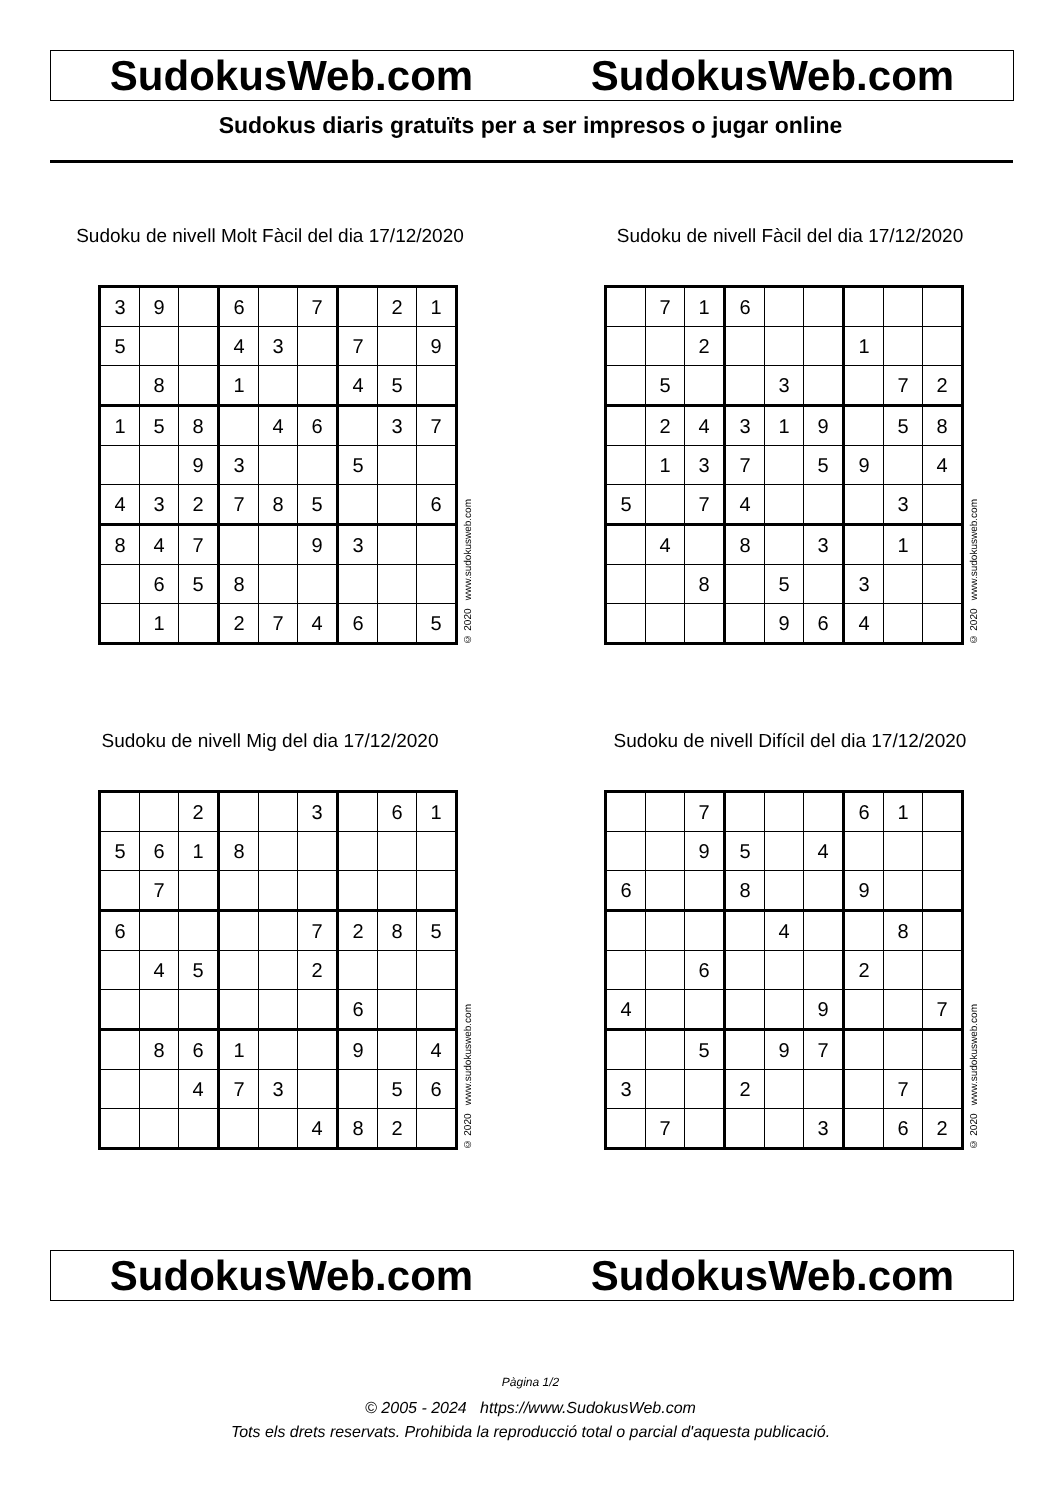SudokusWeb.com SudokusWeb.com
Sudokus diaris gratuïts per a ser impresos o jugar online
Sudoku de nivell Molt Fàcil del dia 17/12/2020
| 3 | 9 | | 6 | | 7 | | 2 | 1 |
| 5 | | | 4 | 3 | | 7 | | 9 |
| | 8 | | 1 | | | 4 | 5 | |
| 1 | 5 | 8 | | 4 | 6 | | 3 | 7 |
| | | 9 | 3 | | | 5 | | |
| 4 | 3 | 2 | 7 | 8 | 5 | | | 6 |
| 8 | 4 | 7 | | | 9 | 3 | | |
| | 6 | 5 | 8 | | | | | |
| | 1 | | 2 | 7 | 4 | 6 | | 5 |
© 2020 www.sudokusweb.com
Sudoku de nivell Fàcil del dia 17/12/2020
| | 7 | 1 | 6 | | | | | |
| | | 2 | | | | 1 | | |
| | 5 | | | 3 | | | 7 | 2 |
| | 2 | 4 | 3 | 1 | 9 | | 5 | 8 |
| | 1 | 3 | 7 | | 5 | 9 | | 4 |
| 5 | | 7 | 4 | | | | 3 | |
| | 4 | | 8 | | 3 | | 1 | |
| | | 8 | | 5 | | 3 | | |
| | | | | 9 | 6 | 4 | | |
© 2020 www.sudokusweb.com
Sudoku de nivell Mig del dia 17/12/2020
| | | 2 | | | 3 | | 6 | 1 |
| 5 | 6 | 1 | 8 | | | | | |
| | 7 | | | | | | | |
| 6 | | | | | 7 | 2 | 8 | 5 |
| | 4 | 5 | | | 2 | | | |
| | | | | | | 6 | | |
| | 8 | 6 | 1 | | | 9 | | 4 |
| | | 4 | 7 | 3 | | | 5 | 6 |
| | | | | | 4 | 8 | 2 | |
© 2020 www.sudokusweb.com
Sudoku de nivell Difícil del dia 17/12/2020
| | | 7 | | | | 6 | 1 | |
| | | 9 | 5 | | 4 | | | |
| 6 | | | 8 | | | 9 | | |
| | | | | 4 | | | 8 | |
| | | 6 | | | | 2 | | |
| 4 | | | | | 9 | | | 7 |
| | | 5 | | 9 | 7 | | | |
| 3 | | | 2 | | | | 7 | |
| | 7 | | | | 3 | | 6 | 2 |
© 2020 www.sudokusweb.com
SudokusWeb.com SudokusWeb.com
Pàgina 1/2
© 2005 - 2024 https://www.SudokusWeb.com
Tots els drets reservats. Prohibida la reproducció total o parcial d'aquesta publicació.